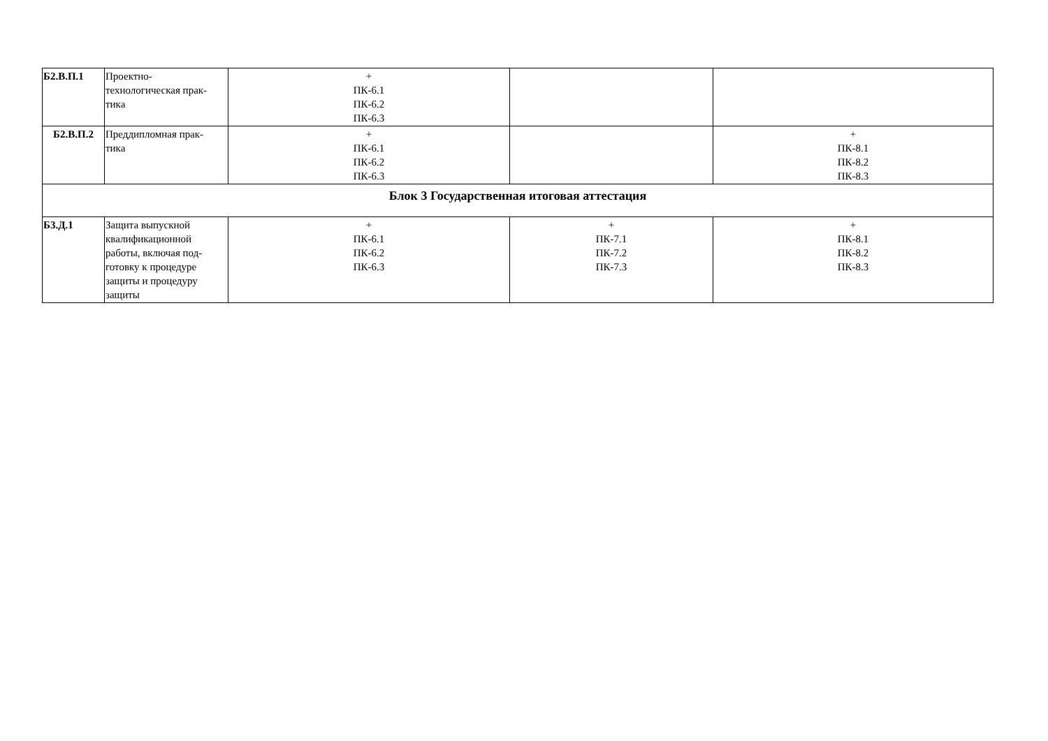| Б2.В.П.1 | Проектно- технологическая прак- тика | + ПК-6.1 ПК-6.2 ПК-6.3 | | |
| Б2.В.П.2 | Преддипломная прак- тика | + ПК-6.1 ПК-6.2 ПК-6.3 | | + ПК-8.1 ПК-8.2 ПК-8.3 |
| Блок 3 Государственная итоговая аттестация | | | | |
| Б3.Д.1 | Защита выпускной квалификационной работы, включая под-готовку к процедуре защиты и процедуру защиты | + ПК-6.1 ПК-6.2 ПК-6.3 | + ПК-7.1 ПК-7.2 ПК-7.3 | + ПК-8.1 ПК-8.2 ПК-8.3 |